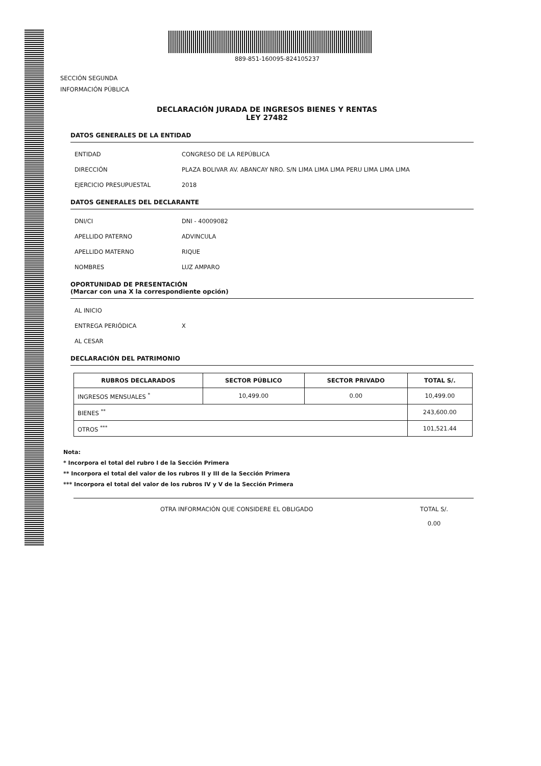889-851-160095-824105237
SECCIÓN SEGUNDA
INFORMACIÓN PÚBLICA
DECLARACIÓN JURADA DE INGRESOS BIENES Y RENTAS
LEY 27482
DATOS GENERALES DE LA ENTIDAD
ENTIDAD CONGRESO DE LA REPÚBLICA
DIRECCIÓN PLAZA BOLIVAR AV. ABANCAY NRO. S/N LIMA LIMA LIMA PERU LIMA LIMA LIMA
EJERCICIO PRESUPUESTAL 2018
DATOS GENERALES DEL DECLARANTE
DNI/CI DNI - 40009082
APELLIDO PATERNO ADVINCULA
APELLIDO MATERNO RIQUE
NOMBRES LUZ AMPARO
OPORTUNIDAD DE PRESENTACIÓN
(Marcar con una X la correspondiente opción)
AL INICIO
ENTREGA PERIÓDICA X
AL CESAR
DECLARACIÓN DEL PATRIMONIO
| RUBROS DECLARADOS | SECTOR PÚBLICO | SECTOR PRIVADO | TOTAL S/. |
| --- | --- | --- | --- |
| INGRESOS MENSUALES <sup>*</sup> | 10,499.00 | 0.00 | 10,499.00 |
| BIENES <sup>**</sup> | | | 243,600.00 |
| OTROS <sup>***</sup> | | | 101,521.44 |
Nota:
* Incorpora el total del rubro I de la Sección Primera
** Incorpora el total del valor de los rubros II y III de la Sección Primera
*** Incorpora el total del valor de los rubros IV y V de la Sección Primera
OTRA INFORMACIÓN QUE CONSIDERE EL OBLIGADO TOTAL S/.
0.00